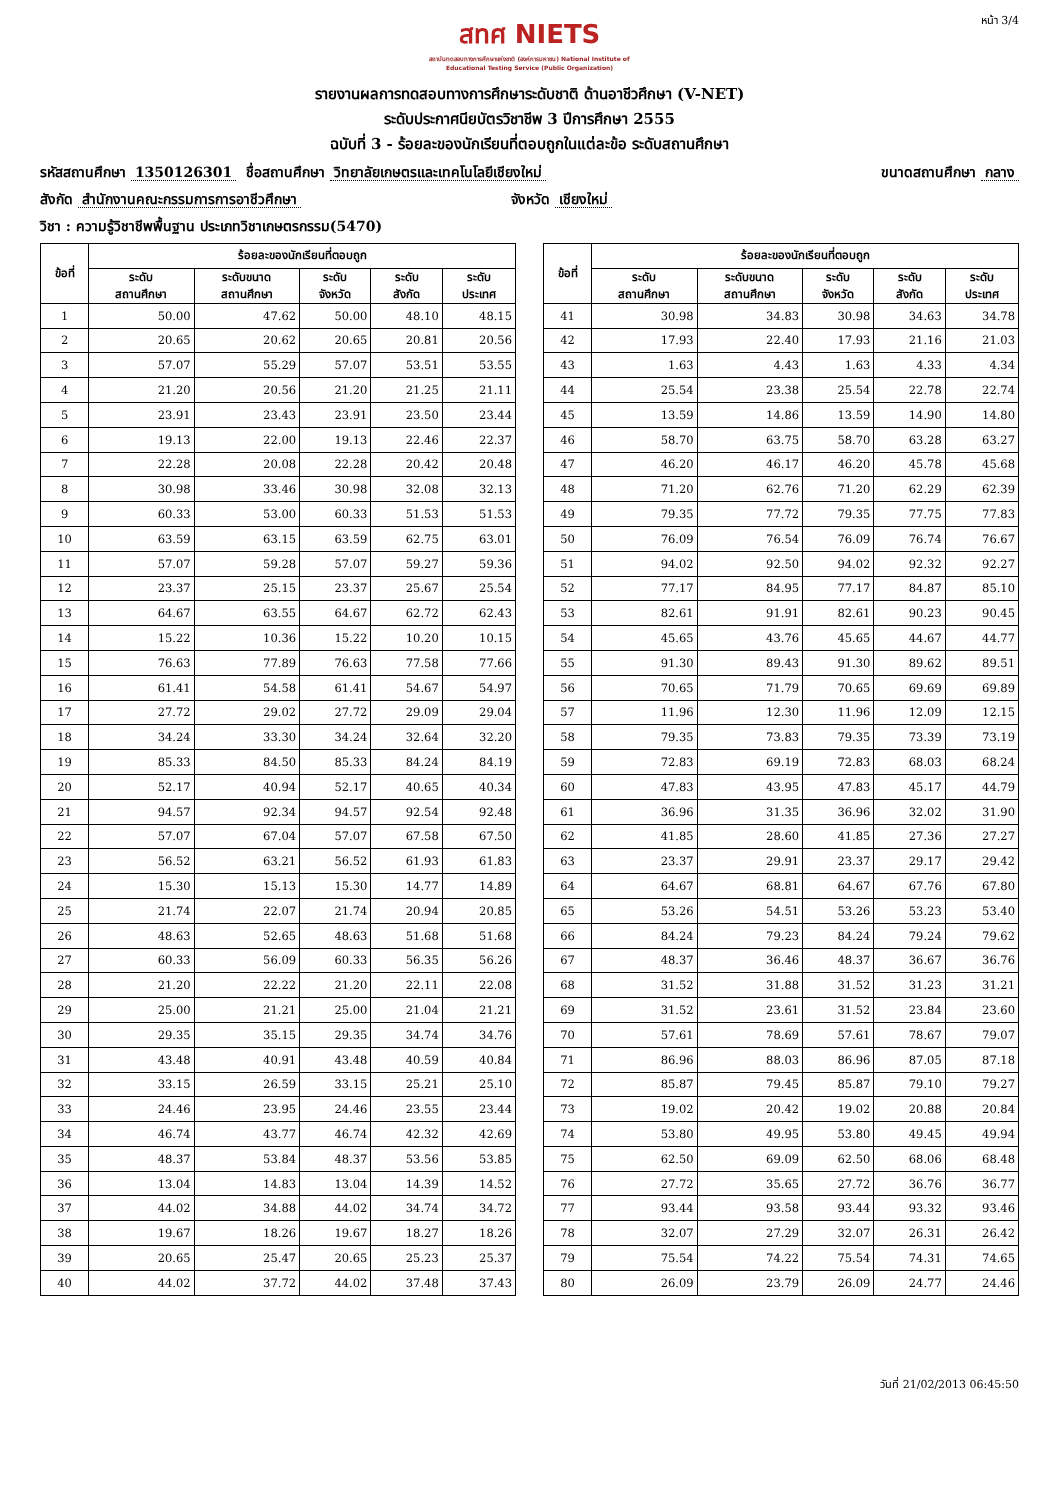หน้า 3/4
สทศ NIETS
สถาบันทดสอบทางการศึกษาแห่งชาติ (องค์การมหาชน) National Institute of Educational Testing Service (Public Organization)
รายงานผลการทดสอบทางการศึกษาระดับชาติ ด้านอาชีวศึกษา (V-NET)
ระดับประกาศนียบัตรวิชาชีพ 3 ปีการศึกษา 2555
ฉบับที่ 3 - ร้อยละของนักเรียนที่ตอบถูกในแต่ละข้อ ระดับสถานศึกษา
รหัสสถานศึกษา 1350126301 ชื่อสถานศึกษา วิทยาลัยเกษตรและเทคโนโลยีเชียงใหม่ ขนาดสถานศึกษา กลาง
สังกัด สำนักงานคณะกรรมการการอาชีวศึกษา จังหวัด เชียงใหม่
วิชา : ความรู้วิชาชีพพื้นฐาน ประเภทวิชาเกษตรกรรม(5470)
| ข้อที่ | ร้อยละของนักเรียนที่ตอบถูก | | | | |
| --- | --- | --- | --- | --- | --- |
| | ระดับ สถานศึกษา | ระดับขนาด สถานศึกษา | ระดับ จังหวัด | ระดับ สังกัด | ระดับ ประเทศ |
| 1 | 50.00 | 47.62 | 50.00 | 48.10 | 48.15 |
| 2 | 20.65 | 20.62 | 20.65 | 20.81 | 20.56 |
| 3 | 57.07 | 55.29 | 57.07 | 53.51 | 53.55 |
| 4 | 21.20 | 20.56 | 21.20 | 21.25 | 21.11 |
| 5 | 23.91 | 23.43 | 23.91 | 23.50 | 23.44 |
| 6 | 19.13 | 22.00 | 19.13 | 22.46 | 22.37 |
| 7 | 22.28 | 20.08 | 22.28 | 20.42 | 20.48 |
| 8 | 30.98 | 33.46 | 30.98 | 32.08 | 32.13 |
| 9 | 60.33 | 53.00 | 60.33 | 51.53 | 51.53 |
| 10 | 63.59 | 63.15 | 63.59 | 62.75 | 63.01 |
| 11 | 57.07 | 59.28 | 57.07 | 59.27 | 59.36 |
| 12 | 23.37 | 25.15 | 23.37 | 25.67 | 25.54 |
| 13 | 64.67 | 63.55 | 64.67 | 62.72 | 62.43 |
| 14 | 15.22 | 10.36 | 15.22 | 10.20 | 10.15 |
| 15 | 76.63 | 77.89 | 76.63 | 77.58 | 77.66 |
| 16 | 61.41 | 54.58 | 61.41 | 54.67 | 54.97 |
| 17 | 27.72 | 29.02 | 27.72 | 29.09 | 29.04 |
| 18 | 34.24 | 33.30 | 34.24 | 32.64 | 32.20 |
| 19 | 85.33 | 84.50 | 85.33 | 84.24 | 84.19 |
| 20 | 52.17 | 40.94 | 52.17 | 40.65 | 40.34 |
| 21 | 94.57 | 92.34 | 94.57 | 92.54 | 92.48 |
| 22 | 57.07 | 67.04 | 57.07 | 67.58 | 67.50 |
| 23 | 56.52 | 63.21 | 56.52 | 61.93 | 61.83 |
| 24 | 15.30 | 15.13 | 15.30 | 14.77 | 14.89 |
| 25 | 21.74 | 22.07 | 21.74 | 20.94 | 20.85 |
| 26 | 48.63 | 52.65 | 48.63 | 51.68 | 51.68 |
| 27 | 60.33 | 56.09 | 60.33 | 56.35 | 56.26 |
| 28 | 21.20 | 22.22 | 21.20 | 22.11 | 22.08 |
| 29 | 25.00 | 21.21 | 25.00 | 21.04 | 21.21 |
| 30 | 29.35 | 35.15 | 29.35 | 34.74 | 34.76 |
| 31 | 43.48 | 40.91 | 43.48 | 40.59 | 40.84 |
| 32 | 33.15 | 26.59 | 33.15 | 25.21 | 25.10 |
| 33 | 24.46 | 23.95 | 24.46 | 23.55 | 23.44 |
| 34 | 46.74 | 43.77 | 46.74 | 42.32 | 42.69 |
| 35 | 48.37 | 53.84 | 48.37 | 53.56 | 53.85 |
| 36 | 13.04 | 14.83 | 13.04 | 14.39 | 14.52 |
| 37 | 44.02 | 34.88 | 44.02 | 34.74 | 34.72 |
| 38 | 19.67 | 18.26 | 19.67 | 18.27 | 18.26 |
| 39 | 20.65 | 25.47 | 20.65 | 25.23 | 25.37 |
| 40 | 44.02 | 37.72 | 44.02 | 37.48 | 37.43 |
| ข้อที่ | ร้อยละของนักเรียนที่ตอบถูก | | | | |
| --- | --- | --- | --- | --- | --- |
| | ระดับ สถานศึกษา | ระดับขนาด สถานศึกษา | ระดับ จังหวัด | ระดับ สังกัด | ระดับ ประเทศ |
| 41 | 30.98 | 34.83 | 30.98 | 34.63 | 34.78 |
| 42 | 17.93 | 22.40 | 17.93 | 21.16 | 21.03 |
| 43 | 1.63 | 4.43 | 1.63 | 4.33 | 4.34 |
| 44 | 25.54 | 23.38 | 25.54 | 22.78 | 22.74 |
| 45 | 13.59 | 14.86 | 13.59 | 14.90 | 14.80 |
| 46 | 58.70 | 63.75 | 58.70 | 63.28 | 63.27 |
| 47 | 46.20 | 46.17 | 46.20 | 45.78 | 45.68 |
| 48 | 71.20 | 62.76 | 71.20 | 62.29 | 62.39 |
| 49 | 79.35 | 77.72 | 79.35 | 77.75 | 77.83 |
| 50 | 76.09 | 76.54 | 76.09 | 76.74 | 76.67 |
| 51 | 94.02 | 92.50 | 94.02 | 92.32 | 92.27 |
| 52 | 77.17 | 84.95 | 77.17 | 84.87 | 85.10 |
| 53 | 82.61 | 91.91 | 82.61 | 90.23 | 90.45 |
| 54 | 45.65 | 43.76 | 45.65 | 44.67 | 44.77 |
| 55 | 91.30 | 89.43 | 91.30 | 89.62 | 89.51 |
| 56 | 70.65 | 71.79 | 70.65 | 69.69 | 69.89 |
| 57 | 11.96 | 12.30 | 11.96 | 12.09 | 12.15 |
| 58 | 79.35 | 73.83 | 79.35 | 73.39 | 73.19 |
| 59 | 72.83 | 69.19 | 72.83 | 68.03 | 68.24 |
| 60 | 47.83 | 43.95 | 47.83 | 45.17 | 44.79 |
| 61 | 36.96 | 31.35 | 36.96 | 32.02 | 31.90 |
| 62 | 41.85 | 28.60 | 41.85 | 27.36 | 27.27 |
| 63 | 23.37 | 29.91 | 23.37 | 29.17 | 29.42 |
| 64 | 64.67 | 68.81 | 64.67 | 67.76 | 67.80 |
| 65 | 53.26 | 54.51 | 53.26 | 53.23 | 53.40 |
| 66 | 84.24 | 79.23 | 84.24 | 79.24 | 79.62 |
| 67 | 48.37 | 36.46 | 48.37 | 36.67 | 36.76 |
| 68 | 31.52 | 31.88 | 31.52 | 31.23 | 31.21 |
| 69 | 31.52 | 23.61 | 31.52 | 23.84 | 23.60 |
| 70 | 57.61 | 78.69 | 57.61 | 78.67 | 79.07 |
| 71 | 86.96 | 88.03 | 86.96 | 87.05 | 87.18 |
| 72 | 85.87 | 79.45 | 85.87 | 79.10 | 79.27 |
| 73 | 19.02 | 20.42 | 19.02 | 20.88 | 20.84 |
| 74 | 53.80 | 49.95 | 53.80 | 49.45 | 49.94 |
| 75 | 62.50 | 69.09 | 62.50 | 68.06 | 68.48 |
| 76 | 27.72 | 35.65 | 27.72 | 36.76 | 36.77 |
| 77 | 93.44 | 93.58 | 93.44 | 93.32 | 93.46 |
| 78 | 32.07 | 27.29 | 32.07 | 26.31 | 26.42 |
| 79 | 75.54 | 74.22 | 75.54 | 74.31 | 74.65 |
| 80 | 26.09 | 23.79 | 26.09 | 24.77 | 24.46 |
วันที่ 21/02/2013 06:45:50